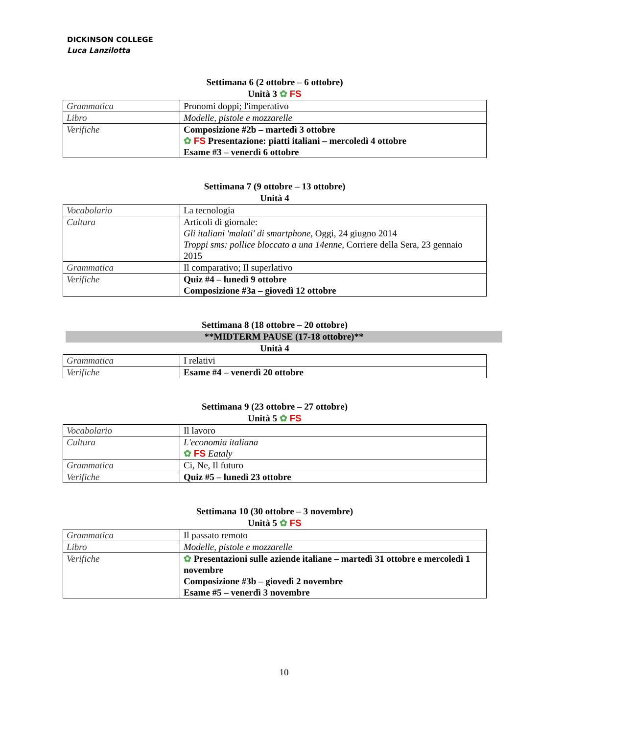DICKINSON COLLEGE
Luca Lanzilotta
Settimana 6 (2 ottobre – 6 ottobre)
Unità 3 ✿ FS
| Grammatica | Pronomi doppi; l'imperativo |
| Libro | Modelle, pistole e mozzarelle |
| Verifiche | Composizione #2b – martedì 3 ottobre ✿ FS Presentazione: piatti italiani – mercoledì 4 ottobre Esame #3 – venerdì 6 ottobre |
Settimana 7 (9 ottobre – 13 ottobre)
Unità 4
| Vocabolario | La tecnologia |
| Cultura | Articoli di giornale: Gli italiani 'malati' di smartphone , Oggi, 24 giugno 2014 Troppi sms: pollice bloccato a una 14enne , Corriere della Sera, 23 gennaio 2015 |
| Grammatica | Il comparativo; Il superlativo |
| Verifiche | Quiz #4 – lunedì 9 ottobre Composizione #3a – giovedì 12 ottobre |
Settimana 8 (18 ottobre – 20 ottobre)
**MIDTERM PAUSE (17-18 ottobre)**
Unità 4
| Grammatica | I relativi |
| Verifiche | Esame #4 – venerdì 20 ottobre |
Settimana 9 (23 ottobre – 27 ottobre)
Unità 5 ✿ FS
| Vocabolario | Il lavoro |
| Cultura | L'economia italiana ✿ FS Eataly |
| Grammatica | Ci, Ne, Il futuro |
| Verifiche | Quiz #5 – lunedì 23 ottobre |
Settimana 10 (30 ottobre – 3 novembre)
Unità 5 ✿ FS
| Grammatica | Il passato remoto |
| Libro | Modelle, pistole e mozzarelle |
| Verifiche | ✿ Presentazioni sulle aziende italiane – martedì 31 ottobre e mercoledì 1 novembre Composizione #3b – giovedì 2 novembre Esame #5 – venerdì 3 novembre |
10